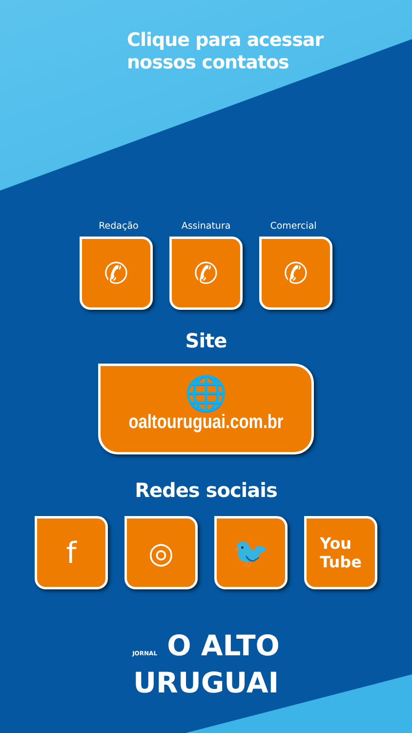Clique para acessar
nossos contatos
Redação Assinatura Comercial
✆ ✆ ✆
Site
🌐
oaltouruguai.com.br
Redes sociais
f ◎ 🐦
You
Tube
JORNAL O ALTO
URUGUAI